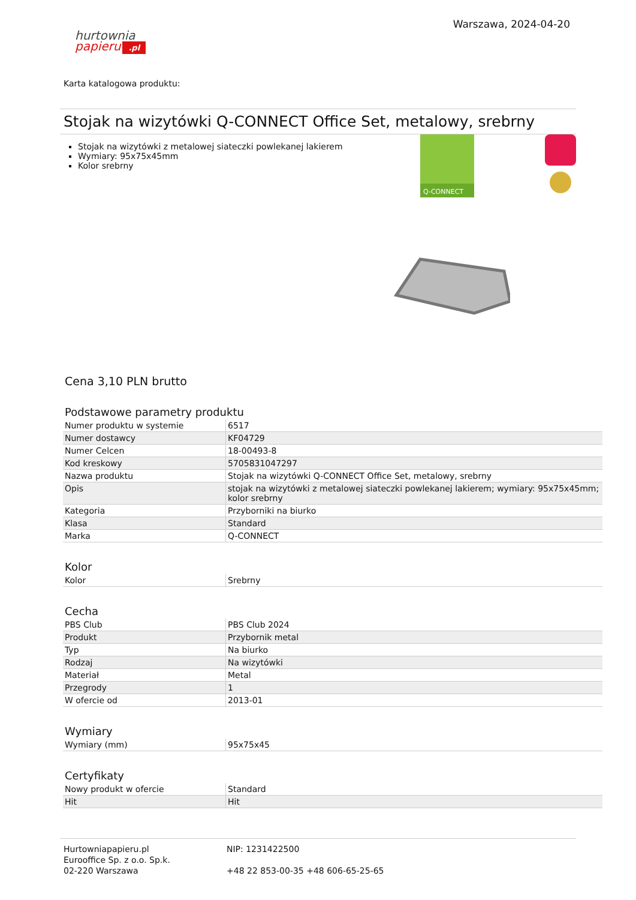hurtownia
papieru.pl
Warszawa, 2024-04-20
Karta katalogowa produktu:
Stojak na wizytówki Q-CONNECT Office Set, metalowy, srebrny
Stojak na wizytówki z metalowej siateczki powlekanej lakierem
Wymiary: 95x75x45mm
Kolor srebrny
Q-CONNECT
Cena 3,10 PLN brutto
Podstawowe parametry produktu
| Numer produktu w systemie | 6517 |
| Numer dostawcy | KF04729 |
| Numer Celcen | 18-00493-8 |
| Kod kreskowy | 5705831047297 |
| Nazwa produktu | Stojak na wizytówki Q-CONNECT Office Set, metalowy, srebrny |
| Opis | stojak na wizytówki z metalowej siateczki powlekanej lakierem; wymiary: 95x75x45mm; kolor srebrny |
| Kategoria | Przyborniki na biurko |
| Klasa | Standard |
| Marka | Q-CONNECT |
Kolor
| Kolor | Srebrny |
Cecha
| PBS Club | PBS Club 2024 |
| Produkt | Przybornik metal |
| Typ | Na biurko |
| Rodzaj | Na wizytówki |
| Materiał | Metal |
| Przegrody | 1 |
| W ofercie od | 2013-01 |
Wymiary
| Wymiary (mm) | 95x75x45 |
Certyfikaty
| Nowy produkt w ofercie | Standard |
| Hit | Hit |
Hurtowniapapieru.pl
Eurooffice Sp. z o.o. Sp.k.
02-220 Warszawa
NIP: 1231422500
+48 22 853-00-35 +48 606-65-25-65